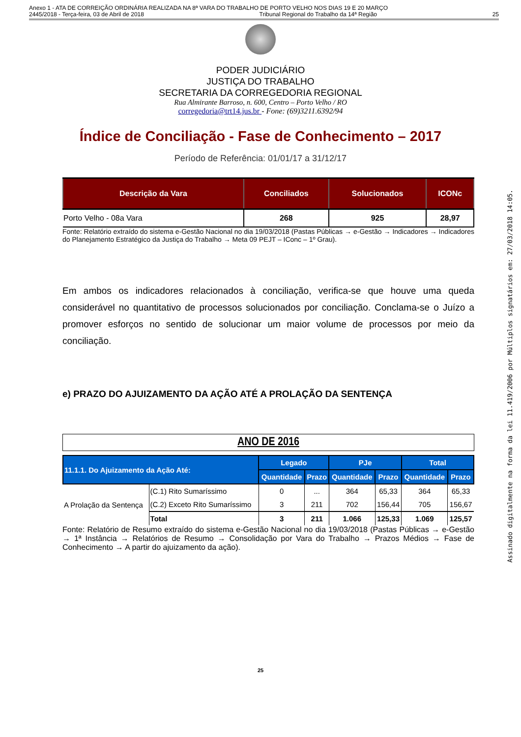Anexo 1 - ATA DE CORREIÇÃO ORDINÁRIA REALIZADA NA 8ª VARA DO TRABALHO DE PORTO VELHO NOS DIAS 19 E 20 MARÇO
2445/2018 - Terça-feira, 03 de Abril de 2018 Tribunal Regional do Trabalho da 14ª Região 25
Assinado digitalmente na forma da lei 11.419/2006 por Múltiplos signatários em: 27/03/2018 14:05.
PODER JUDICIÁRIO
JUSTIÇA DO TRABALHO
SECRETARIA DA CORREGEDORIA REGIONAL
Rua Almirante Barroso, n. 600, Centro – Porto Velho / RO
corregedoria@trt14.jus.br - Fone: (69)3211.6392/94
Índice de Conciliação - Fase de Conhecimento – 2017
Período de Referência: 01/01/17 a 31/12/17
| Descrição da Vara | Conciliados | Solucionados | ICONc |
| --- | --- | --- | --- |
| Porto Velho - 08a Vara | 268 | 925 | 28,97 |
Fonte: Relatório extraído do sistema e-Gestão Nacional no dia 19/03/2018 (Pastas Públicas → e-Gestão → Indicadores → Indicadores do Planejamento Estratégico da Justiça do Trabalho → Meta 09 PEJT – IConc – 1º Grau).
Em ambos os indicadores relacionados à conciliação, verifica-se que houve uma queda considerável no quantitativo de processos solucionados por conciliação. Conclama-se o Juízo a promover esforços no sentido de solucionar um maior volume de processos por meio da conciliação.
e) PRAZO DO AJUIZAMENTO DA AÇÃO ATÉ A PROLAÇÃO DA SENTENÇA
ANO DE 2016
| 11.1.1. Do Ajuizamento da Ação Até: | | Legado | | PJe | | Total | |
| --- | --- | --- | --- | --- | --- | --- | --- |
| | | Quantidade | Prazo | Quantidade | Prazo | Quantidade | Prazo |
| A Prolação da Sentença | (C.1) Rito Sumaríssimo | 0 | ... | 364 | 65,33 | 364 | 65,33 |
| | (C.2) Exceto Rito Sumaríssimo | 3 | 211 | 702 | 156,44 | 705 | 156,67 |
| | Total | 3 | 211 | 1.066 | 125,33 | 1.069 | 125,57 |
Fonte: Relatório de Resumo extraído do sistema e-Gestão Nacional no dia 19/03/2018 (Pastas Públicas → e-Gestão → 1ª Instância → Relatórios de Resumo → Consolidação por Vara do Trabalho → Prazos Médios → Fase de Conhecimento → A partir do ajuizamento da ação).
25